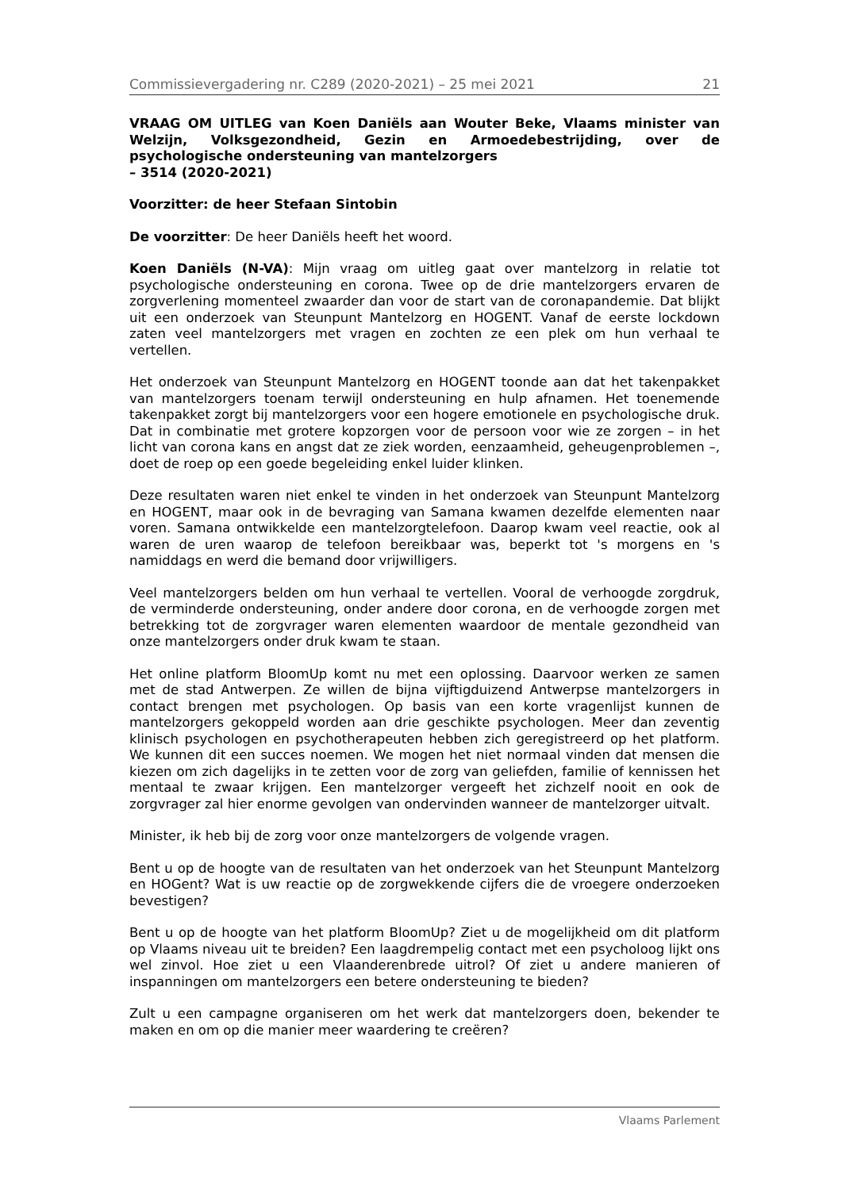Commissievergadering nr. C289 (2020-2021) – 25 mei 2021 21
VRAAG OM UITLEG van Koen Daniëls aan Wouter Beke, Vlaams minister van Welzijn, Volksgezondheid, Gezin en Armoedebestrijding, over de psychologische ondersteuning van mantelzorgers
– 3514 (2020-2021)
Voorzitter: de heer Stefaan Sintobin
De voorzitter: De heer Daniëls heeft het woord.
Koen Daniëls (N-VA): Mijn vraag om uitleg gaat over mantelzorg in relatie tot psychologische ondersteuning en corona. Twee op de drie mantelzorgers ervaren de zorgverlening momenteel zwaarder dan voor de start van de coronapandemie. Dat blijkt uit een onderzoek van Steunpunt Mantelzorg en HOGENT. Vanaf de eerste lockdown zaten veel mantelzorgers met vragen en zochten ze een plek om hun verhaal te vertellen.
Het onderzoek van Steunpunt Mantelzorg en HOGENT toonde aan dat het takenpakket van mantelzorgers toenam terwijl ondersteuning en hulp afnamen. Het toenemende takenpakket zorgt bij mantelzorgers voor een hogere emotionele en psychologische druk. Dat in combinatie met grotere kopzorgen voor de persoon voor wie ze zorgen – in het licht van corona kans en angst dat ze ziek worden, eenzaamheid, geheugenproblemen –, doet de roep op een goede begeleiding enkel luider klinken.
Deze resultaten waren niet enkel te vinden in het onderzoek van Steunpunt Mantelzorg en HOGENT, maar ook in de bevraging van Samana kwamen dezelfde elementen naar voren. Samana ontwikkelde een mantelzorgtelefoon. Daarop kwam veel reactie, ook al waren de uren waarop de telefoon bereikbaar was, beperkt tot 's morgens en 's namiddags en werd die bemand door vrijwilligers.
Veel mantelzorgers belden om hun verhaal te vertellen. Vooral de verhoogde zorgdruk, de verminderde ondersteuning, onder andere door corona, en de verhoogde zorgen met betrekking tot de zorgvrager waren elementen waardoor de mentale gezondheid van onze mantelzorgers onder druk kwam te staan.
Het online platform BloomUp komt nu met een oplossing. Daarvoor werken ze samen met de stad Antwerpen. Ze willen de bijna vijftigduizend Antwerpse mantelzorgers in contact brengen met psychologen. Op basis van een korte vragenlijst kunnen de mantelzorgers gekoppeld worden aan drie geschikte psychologen. Meer dan zeventig klinisch psychologen en psychotherapeuten hebben zich geregistreerd op het platform. We kunnen dit een succes noemen. We mogen het niet normaal vinden dat mensen die kiezen om zich dagelijks in te zetten voor de zorg van geliefden, familie of kennissen het mentaal te zwaar krijgen. Een mantelzorger vergeeft het zichzelf nooit en ook de zorgvrager zal hier enorme gevolgen van ondervinden wanneer de mantelzorger uitvalt.
Minister, ik heb bij de zorg voor onze mantelzorgers de volgende vragen.
Bent u op de hoogte van de resultaten van het onderzoek van het Steunpunt Mantelzorg en HOGent? Wat is uw reactie op de zorgwekkende cijfers die de vroegere onderzoeken bevestigen?
Bent u op de hoogte van het platform BloomUp? Ziet u de mogelijkheid om dit platform op Vlaams niveau uit te breiden? Een laagdrempelig contact met een psycholoog lijkt ons wel zinvol. Hoe ziet u een Vlaanderenbrede uitrol? Of ziet u andere manieren of inspanningen om mantelzorgers een betere ondersteuning te bieden?
Zult u een campagne organiseren om het werk dat mantelzorgers doen, bekender te maken en om op die manier meer waardering te creëren?
Vlaams Parlement